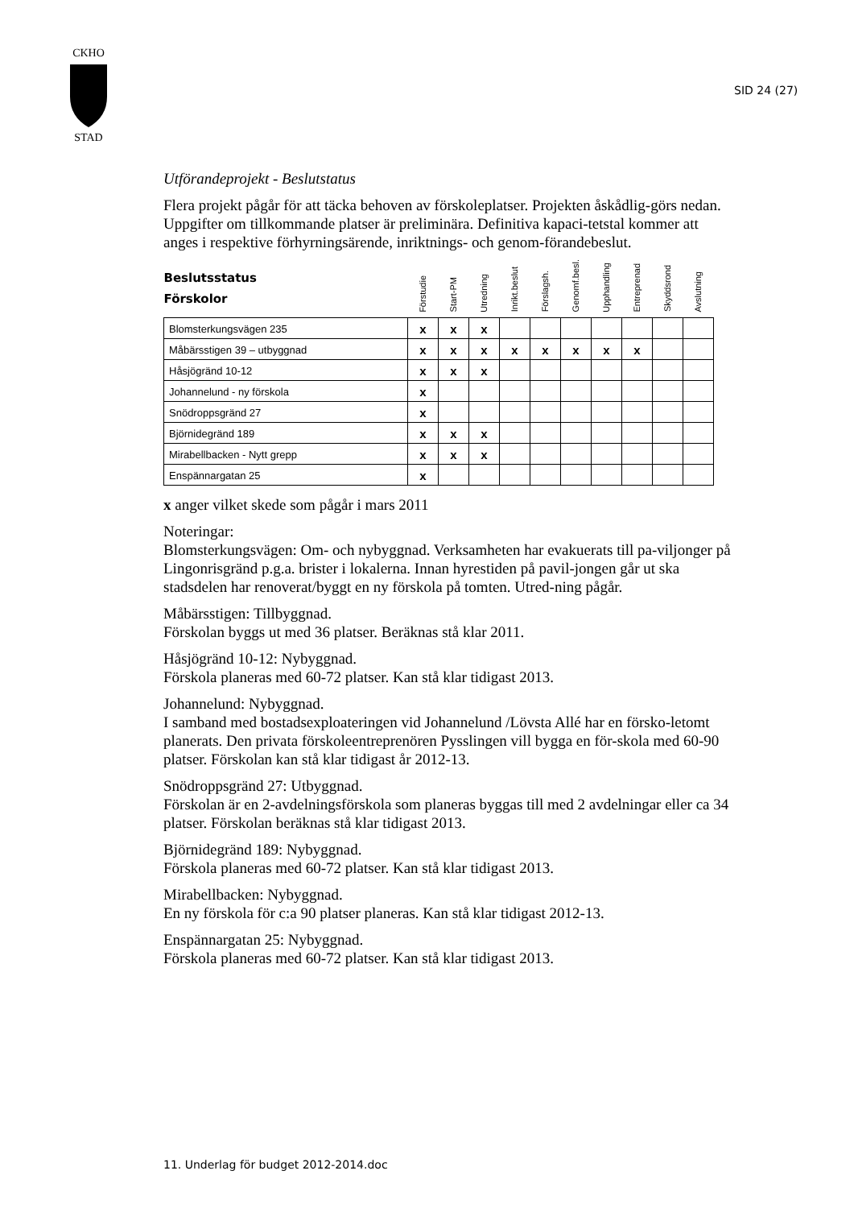CKHO
STAD
SID 24 (27)
Utförandeprojekt - Beslutstatus
Flera projekt pågår för att täcka behoven av förskoleplatser. Projekten åskådlig-görs nedan. Uppgifter om tillkommande platser är preliminära. Definitiva kapaci-tetstal kommer att anges i respektive förhyrningsärende, inriktnings- och genom-förandebeslut.
| Beslutsstatus Förskolor | Förstudie | Start-PM | Utredning | Inrikt.beslut | Förslagsh. | Genomf.besl. | Upphandling | Entreprenad | Skyddsrond | Avslutning |
| --- | --- | --- | --- | --- | --- | --- | --- | --- | --- | --- |
| Blomsterkungsvägen 235 | x | x | x | | | | | | | |
| Måbärsstigen 39 – utbyggnad | x | x | x | x | x | x | x | x | | |
| Håsjögränd 10-12 | x | x | x | | | | | | | |
| Johannelund - ny förskola | x | | | | | | | | | |
| Snödroppsgränd 27 | x | | | | | | | | | |
| Björnidegränd 189 | x | x | x | | | | | | | |
| Mirabellbacken - Nytt grepp | x | x | x | | | | | | | |
| Enspännargatan 25 | x | | | | | | | | | |
x anger vilket skede som pågår i mars 2011
Noteringar:
Blomsterkungsvägen: Om- och nybyggnad. Verksamheten har evakuerats till pa-viljonger på Lingonrisgränd p.g.a. brister i lokalerna. Innan hyrestiden på pavil-jongen går ut ska stadsdelen har renoverat/byggt en ny förskola på tomten. Utred-ning pågår.
Måbärsstigen: Tillbyggnad.
Förskolan byggs ut med 36 platser. Beräknas stå klar 2011.
Håsjögränd 10-12: Nybyggnad.
Förskola planeras med 60-72 platser. Kan stå klar tidigast 2013.
Johannelund: Nybyggnad.
I samband med bostadsexploateringen vid Johannelund /Lövsta Allé har en försko-letomt planerats. Den privata förskoleentreprenören Pysslingen vill bygga en för-skola med 60-90 platser. Förskolan kan stå klar tidigast år 2012-13.
Snödroppsgränd 27: Utbyggnad.
Förskolan är en 2-avdelningsförskola som planeras byggas till med 2 avdelningar eller ca 34 platser. Förskolan beräknas stå klar tidigast 2013.
Björnidegränd 189: Nybyggnad.
Förskola planeras med 60-72 platser. Kan stå klar tidigast 2013.
Mirabellbacken: Nybyggnad.
En ny förskola för c:a 90 platser planeras. Kan stå klar tidigast 2012-13.
Enspännargatan 25: Nybyggnad.
Förskola planeras med 60-72 platser. Kan stå klar tidigast 2013.
11. Underlag för budget 2012-2014.doc